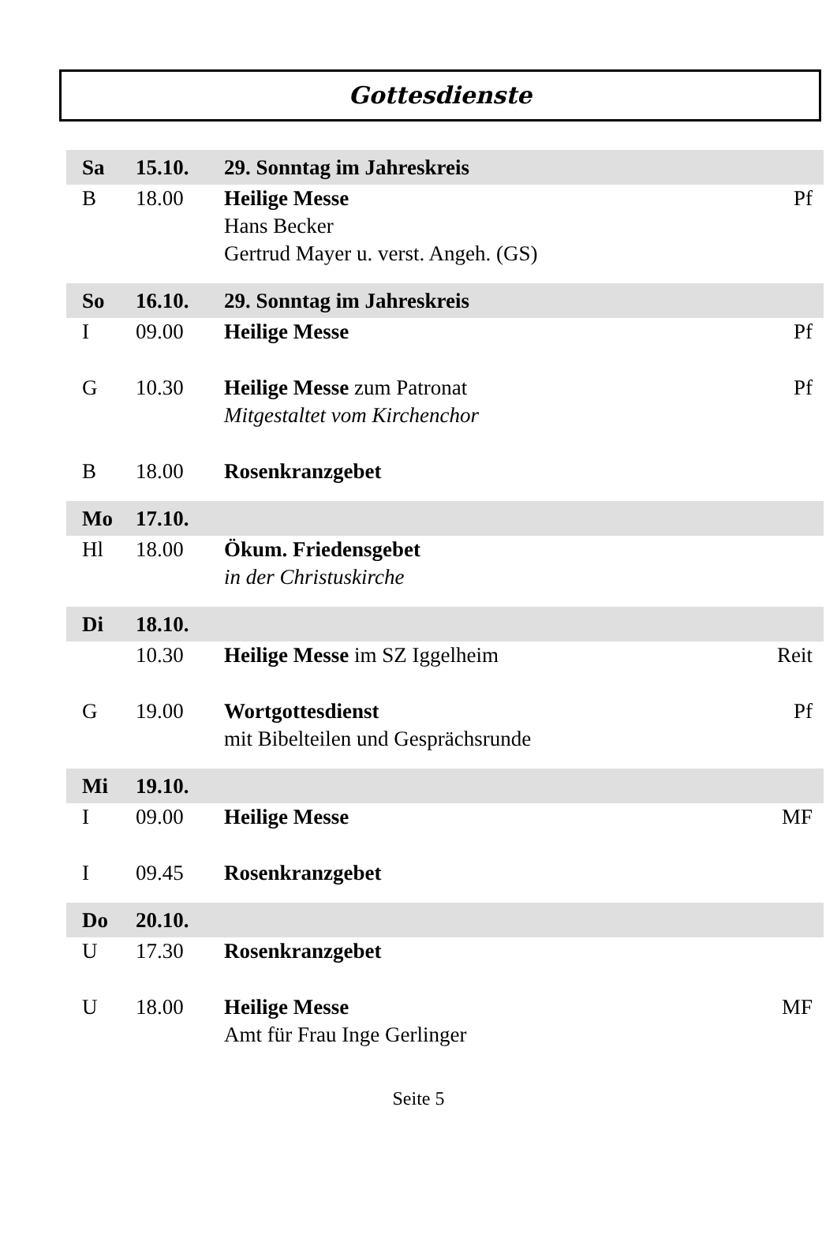Gottesdienste
| Sa | 15.10. | 29. Sonntag im Jahreskreis | |
| B | 18.00 | Heilige Messe Hans Becker Gertrud Mayer u. verst. Angeh. (GS) | Pf |
| So | 16.10. | 29. Sonntag im Jahreskreis | |
| I | 09.00 | Heilige Messe | Pf |
| G | 10.30 | Heilige Messe zum Patronat Mitgestaltet vom Kirchenchor | Pf |
| B | 18.00 | Rosenkranzgebet | |
| Mo | 17.10. | | |
| Hl | 18.00 | Ökum. Friedensgebet in der Christuskirche | |
| Di | 18.10. | | |
| | 10.30 | Heilige Messe im SZ Iggelheim | Reit |
| G | 19.00 | Wortgottesdienst mit Bibelteilen und Gesprächsrunde | Pf |
| Mi | 19.10. | | |
| I | 09.00 | Heilige Messe | MF |
| I | 09.45 | Rosenkranzgebet | |
| Do | 20.10. | | |
| U | 17.30 | Rosenkranzgebet | |
| U | 18.00 | Heilige Messe Amt für Frau Inge Gerlinger | MF |
Seite 5